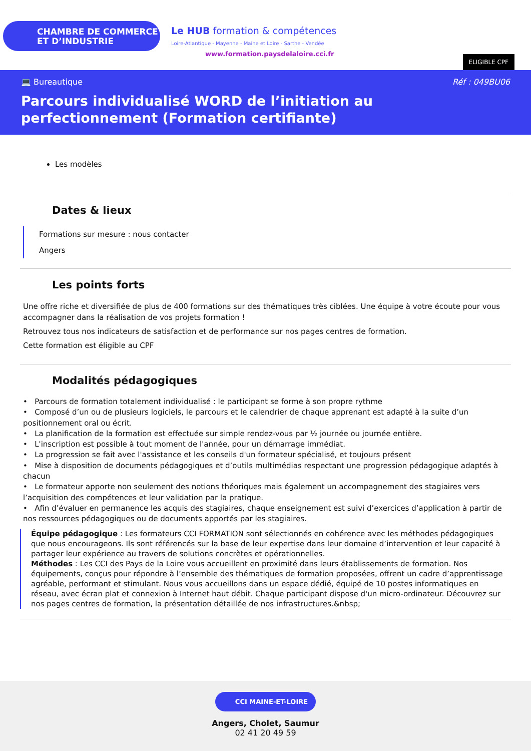CHAMBRE DE COMMERCE
ET D’INDUSTRIE
Le HUB formation & compétences
Loire-Atlantique - Mayenne - Maine et Loire - Sarthe - Vendée
www.formation.paysdelaloire.cci.fr
ELIGIBLE CPF
💻 Bureautique Réf : 049BU06
Parcours individualisé WORD de l’initiation au perfectionnement (Formation certifiante)
Les modèles
Dates & lieux
Formations sur mesure : nous contacter
Angers
Les points forts
Une offre riche et diversifiée de plus de 400 formations sur des thématiques très ciblées. Une équipe à votre écoute pour vous accompagner dans la réalisation de vos projets formation !
Retrouvez tous nos indicateurs de satisfaction et de performance sur nos pages centres de formation.
Cette formation est éligible au CPF
Modalités pédagogiques
• Parcours de formation totalement individualisé : le participant se forme à son propre rythme
• Composé d’un ou de plusieurs logiciels, le parcours et le calendrier de chaque apprenant est adapté à la suite d’un positionnement oral ou écrit.
• La planification de la formation est effectuée sur simple rendez-vous par ½ journée ou journée entière.
• L'inscription est possible à tout moment de l'année, pour un démarrage immédiat.
• La progression se fait avec l'assistance et les conseils d'un formateur spécialisé, et toujours présent
• Mise à disposition de documents pédagogiques et d’outils multimédias respectant une progression pédagogique adaptés à chacun
• Le formateur apporte non seulement des notions théoriques mais également un accompagnement des stagiaires vers l’acquisition des compétences et leur validation par la pratique.
• Afin d’évaluer en permanence les acquis des stagiaires, chaque enseignement est suivi d’exercices d’application à partir de nos ressources pédagogiques ou de documents apportés par les stagiaires.
Équipe pédagogique : Les formateurs CCI FORMATION sont sélectionnés en cohérence avec les méthodes pédagogiques que nous encourageons. Ils sont référencés sur la base de leur expertise dans leur domaine d’intervention et leur capacité à partager leur expérience au travers de solutions concrètes et opérationnelles.
Méthodes : Les CCI des Pays de la Loire vous accueillent en proximité dans leurs établissements de formation. Nos équipements, conçus pour répondre à l’ensemble des thématiques de formation proposées, offrent un cadre d’apprentissage agréable, performant et stimulant. Nous vous accueillons dans un espace dédié, équipé de 10 postes informatiques en réseau, avec écran plat et connexion à Internet haut débit. Chaque participant dispose d'un micro-ordinateur. Découvrez sur nos pages centres de formation, la présentation détaillée de nos infrastructures.&nbsp;
CCI MAINE-ET-LOIRE
Angers, Cholet, Saumur
02 41 20 49 59